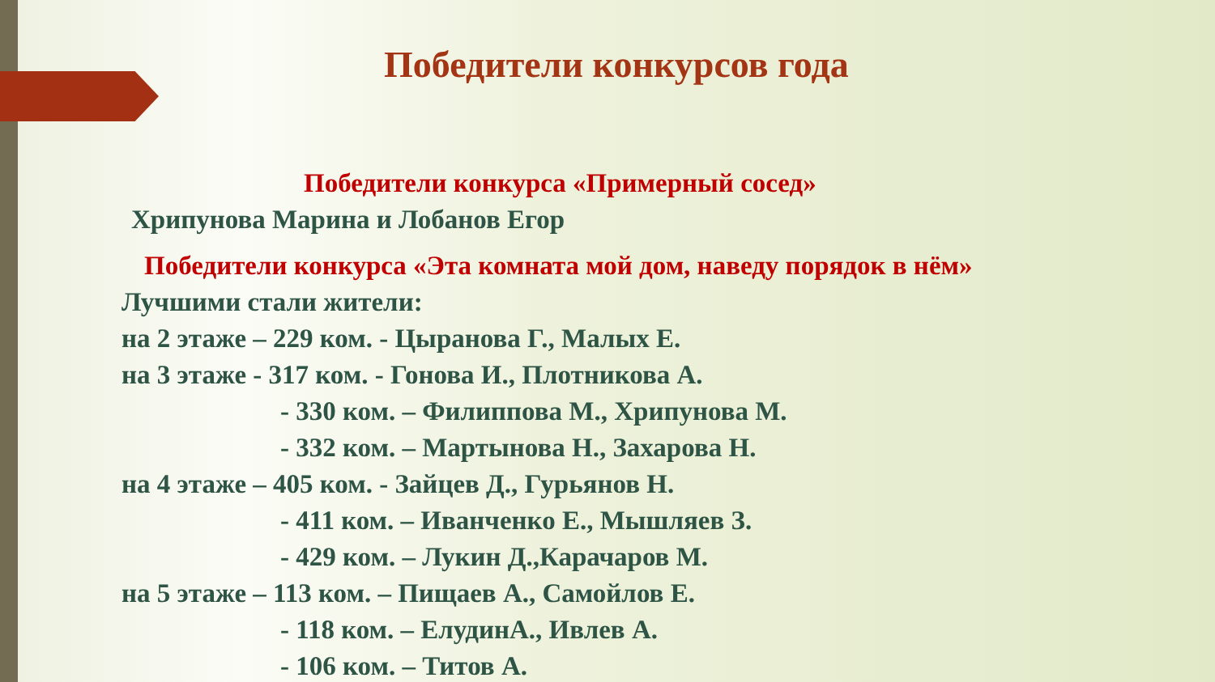Победители конкурсов года
Победители конкурса «Примерный сосед»
Хрипунова Марина и Лобанов Егор
Победители конкурса «Эта комната мой дом, наведу порядок в нём»
Лучшими стали жители:
на 2 этаже – 229 ком. - Цыранова Г., Малых Е.
на 3 этаже - 317 ком. - Гонова И., Плотникова А.
- 330 ком. – Филиппова М., Хрипунова М.
- 332 ком. – Мартынова Н., Захарова Н.
на 4 этаже – 405 ком. - Зайцев Д., Гурьянов Н.
- 411 ком. – Иванченко Е., Мышляев З.
- 429 ком. – Лукин Д.,Карачаров М.
на 5 этаже – 113 ком. – Пищаев А., Самойлов Е.
- 118 ком. – ЕлудинА., Ивлев А.
- 106 ком. – Титов А.